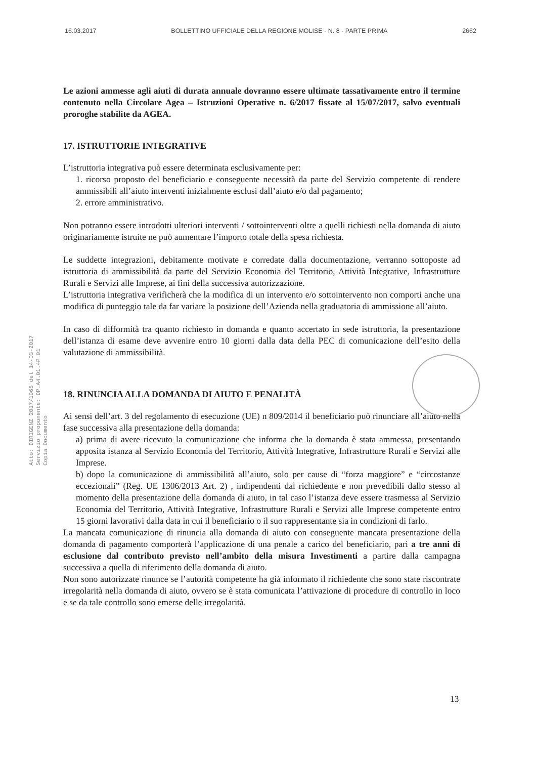16.03.2017 BOLLETTINO UFFICIALE DELLA REGIONE MOLISE - N. 8 - PARTE PRIMA 2662
Le azioni ammesse agli aiuti di durata annuale dovranno essere ultimate tassativamente entro il termine contenuto nella Circolare Agea – Istruzioni Operative n. 6/2017 fissate al 15/07/2017, salvo eventuali proroghe stabilite da AGEA.
17. ISTRUTTORIE INTEGRATIVE
L’istruttoria integrativa può essere determinata esclusivamente per:
1. ricorso proposto del beneficiario e conseguente necessità da parte del Servizio competente di rendere ammissibili all’aiuto interventi inizialmente esclusi dall’aiuto e/o dal pagamento;
2. errore amministrativo.
Non potranno essere introdotti ulteriori interventi / sottointerventi oltre a quelli richiesti nella domanda di aiuto originariamente istruite ne può aumentare l’importo totale della spesa richiesta.
Le suddette integrazioni, debitamente motivate e corredate dalla documentazione, verranno sottoposte ad istruttoria di ammissibilità da parte del Servizio Economia del Territorio, Attività Integrative, Infrastrutture Rurali e Servizi alle Imprese, ai fini della successiva autorizzazione.
L’istruttoria integrativa verificherà che la modifica di un intervento e/o sottointervento non comporti anche una modifica di punteggio tale da far variare la posizione dell’Azienda nella graduatoria di ammissione all’aiuto.
In caso di difformità tra quanto richiesto in domanda e quanto accertato in sede istruttoria, la presentazione dell’istanza di esame deve avvenire entro 10 giorni dalla data della PEC di comunicazione dell’esito della valutazione di ammissibilità.
18. RINUNCIA ALLA DOMANDA DI AIUTO E PENALITÀ
Ai sensi dell’art. 3 del regolamento di esecuzione (UE) n 809/2014 il beneficiario può rinunciare all’aiuto nella fase successiva alla presentazione della domanda:
a) prima di avere ricevuto la comunicazione che informa che la domanda è stata ammessa, presentando apposita istanza al Servizio Economia del Territorio, Attività Integrative, Infrastrutture Rurali e Servizi alle Imprese.
b) dopo la comunicazione di ammissibilità all’aiuto, solo per cause di “forza maggiore” e “circostanze eccezionali” (Reg. UE 1306/2013 Art. 2) , indipendenti dal richiedente e non prevedibili dallo stesso al momento della presentazione della domanda di aiuto, in tal caso l’istanza deve essere trasmessa al Servizio Economia del Territorio, Attività Integrative, Infrastrutture Rurali e Servizi alle Imprese competente entro 15 giorni lavorativi dalla data in cui il beneficiario o il suo rappresentante sia in condizioni di farlo.
La mancata comunicazione di rinuncia alla domanda di aiuto con conseguente mancata presentazione della domanda di pagamento comporterà l’applicazione di una penale a carico del beneficiario, pari a tre anni di esclusione dal contributo previsto nell’ambito della misura Investimenti a partire dalla campagna successiva a quella di riferimento della domanda di aiuto.
Non sono autorizzate rinunce se l’autorità competente ha già informato il richiedente che sono state riscontrate irregolarità nella domanda di aiuto, ovvero se è stata comunicata l’attivazione di procedure di controllo in loco e se da tale controllo sono emerse delle irregolarità.
Atto: DIRIGENZ 2017/1065 del 14-03-2017
Servizio proponente: DP.A4.01.4P.01
Copia Documento
13